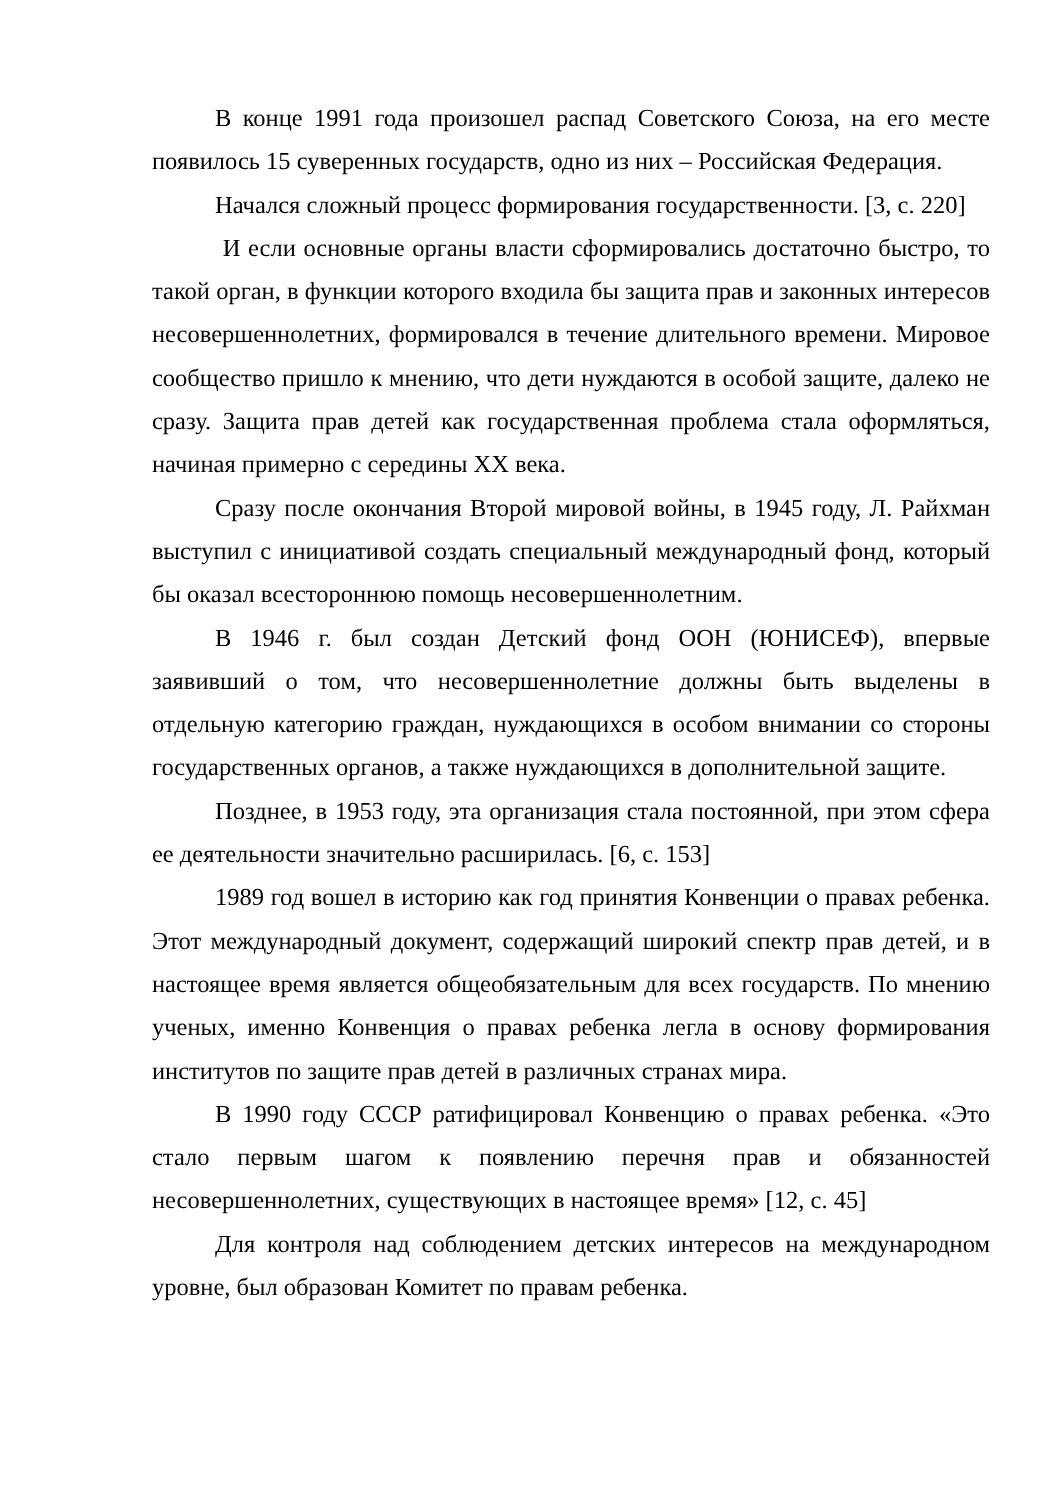В конце 1991 года произошел распад Советского Союза, на его месте появилось 15 суверенных государств, одно из них – Российская Федерация.
Начался сложный процесс формирования государственности. [3, с. 220]
И если основные органы власти сформировались достаточно быстро, то такой орган, в функции которого входила бы защита прав и законных интересов несовершеннолетних, формировался в течение длительного времени. Мировое сообщество пришло к мнению, что дети нуждаются в особой защите, далеко не сразу. Защита прав детей как государственная проблема стала оформляться, начиная примерно с середины XX века.
Сразу после окончания Второй мировой войны, в 1945 году, Л. Райхман выступил с инициативой создать специальный международный фонд, который бы оказал всестороннюю помощь несовершеннолетним.
В 1946 г. был создан Детский фонд ООН (ЮНИСЕФ), впервые заявивший о том, что несовершеннолетние должны быть выделены в отдельную категорию граждан, нуждающихся в особом внимании со стороны государственных органов, а также нуждающихся в дополнительной защите.
Позднее, в 1953 году, эта организация стала постоянной, при этом сфера ее деятельности значительно расширилась. [6, с. 153]
1989 год вошел в историю как год принятия Конвенции о правах ребенка. Этот международный документ, содержащий широкий спектр прав детей, и в настоящее время является общеобязательным для всех государств. По мнению ученых, именно Конвенция о правах ребенка легла в основу формирования институтов по защите прав детей в различных странах мира.
В 1990 году СССР ратифицировал Конвенцию о правах ребенка. «Это стало первым шагом к появлению перечня прав и обязанностей несовершеннолетних, существующих в настоящее время» [12, с. 45]
Для контроля над соблюдением детских интересов на международном уровне, был образован Комитет по правам ребенка.